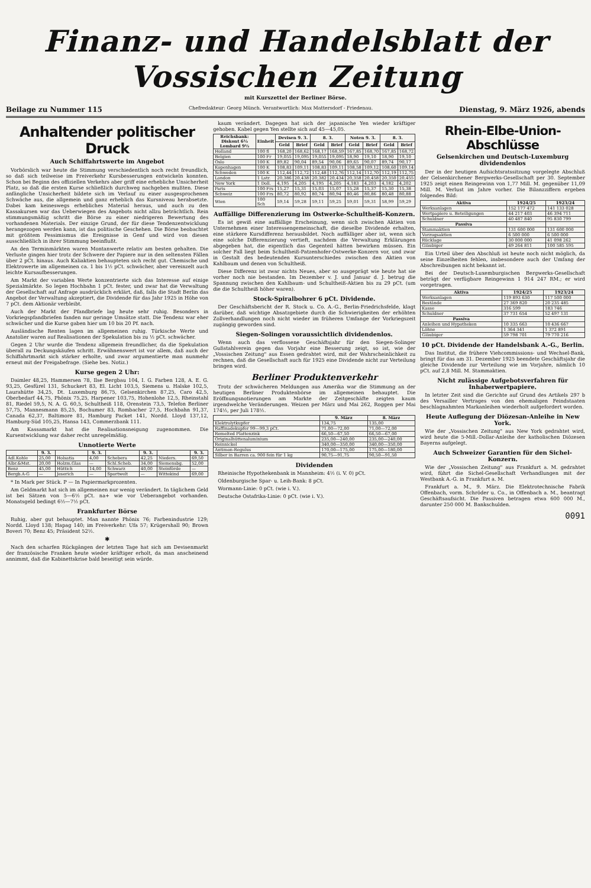Finanz- und Handelsblatt der Vossischen Zeitung
mit Kurszettel der Berliner Börse.
Beilage zu Nummer 115 Chefredakteur: Georg Münch. Verantwortlich: Max Mattersdorf - Friedenau. Dienstag, 9. März 1926, abends
Anhaltender politischer Druck
Auch Schiffahrtswerte im Angebot
Vorbörslich war heute die Stimmung verschiedentlich noch recht freundlich, so daß sich teilweise im Freiverkehr Kursbesserungen entwickeln konnten. Schon bei Beginn des offiziellen Verkehrs aber griff eine erhebliche Unsicherheit Platz, so daß die ersten Kurse schließlich durchweg nachgeben mußten. Diese anfängliche Unsicherheit bildete sich im Verlauf zu einer ausgesprochenen Schwäche aus, die allgemein und ganz erheblich das Kursniveau herabsetzte. Dabei kam keineswegs erhebliches Material heraus, und auch zu den Kassakursen war das Ueberwiegen des Angebots nicht allzu beträchtlich. Rein stimmungsmäßig schritt die Börse zu einer niedrigeren Bewertung des vorhandenen Materials. Der einzige Grund, der für diese Tendenzentwicklung herangezogen werden kann, ist das politische Geschehen. Die Börse beobachtet mit größtem Pessimismus die Ereignisse in Genf und wird von diesen ausschließlich in ihrer Stimmung beeinflußt.
An den Terminmärkten waren Montanwerte relativ am besten gehalten. Die Verluste gingen hier trotz der Schwere der Papiere nur in den seltensten Fällen über 2 pCt. hinaus. Auch Kaliaktien behaupteten sich recht gut. Chemische und Elektrowerte im allgemeinen ca. 1 bis 1½ pCt. schwächer, aber vereinzelt auch leichte Kursaufbesserungen.
Am Markt der variablen Werte konzentrierte sich das Interesse auf einige Spezialmärkte. So legen Hochbahn 1 pCt. fester, und zwar hat die Verwaltung der Gesellschaft auf Anfrage ausdrücklich erklärt, daß, falls die Stadt Berlin das Angebot der Verwaltung akzeptiert, die Dividende für das Jahr 1925 in Höhe von 7 pCt. dem Aktionär verbleibt.
Auch der Markt der Pfandbriefe lag heute sehr ruhig. Besonders in Vorkriegspfandbriefen fanden nur geringe Umsätze statt. Die Tendenz war eher schwächer und die Kurse gaben hier um 10 bis 20 Pf. nach.
Ausländische Renten lagen im allgemeinen ruhig. Türkische Werte und Anatolier waren auf Realisationen der Spekulation bis zu ½ pCt. schwächer.
Gegen 2 Uhr wurde die Tendenz allgemein freundlicher, da die Spekulation überall zu Deckungskäufen schritt. Erwähnenswert ist vor allem, daß auch der Schiffahrtmarkt sich stärker erholte, und zwar argumentierte man nunmehr erneut mit der Freigabefrage. (Siehe bes. Notiz.)
Kurse gegen 2 Uhr:
Daimler 48,25, Hammersen 78, Ilse Bergbau 104, I. G. Farben 128, A. E. G. 93,25, Gesfürel 131, Schuckert 83, El. Licht 103,5, Siemens u. Halske 102,5, Laurahütte 34,25, Dt. Luxemburg 86,75, Gelsenkirchen 87,25, Caro 42,5, Oberbedarf 44,75, Phönix 75,25, Harpener 103,75, Hohenlohe 12,5, Rheinstahl 81, Riedel 59,5, N. A. G. 60,5, Schultheiß 118, Orenstein 73,5, Telefon Berliner 57,75, Mannesmann 85,25, Bochumer 83, Rombacher 27,5, Hochbahn 91,37, Canada 62,37, Baltimore 81, Hamburg Packet 141, Nordd. Lloyd 137,12, Hamburg-Süd 105,25, Hansa 143, Commerzbank 111.
Am Kassamarkt hat die Realisationsneigung zugenommen. Die Kursentwicklung war daher recht unregelmäßig.
Unnotierte Werte
| | 9. 3. | | 9. 3. | | 9. 3. | | 9. 3. |
| --- | --- | --- | --- | --- | --- | --- | --- |
| Adl.Kohle | 25,00 | Holsatia | 4,00 | Schebera | 42,25 | Nieders. | 69,50 |
| Albr.&Mst. | 20,00 | Holzm.Glas | — | Schl.Scheb. | 34,00 | Siemensbg. | 52,00 |
| Benz | 45,00 | Hüttich | 14,00 | Schwarz | 40,00 | Steinförde | — |
| Bergb.A-G | — | Jeserich | — | Sportwelt | — | Wittekind | 69,00 |
* In Mark per Stück. P — In Papiermarkprozenten.
Am Geldmarkt hat sich im allgemeinen nur wenig verändert. In täglichem Geld ist bei Sätzen von 5—6½ pCt. na+ wie vor Ueberangebot vorhanden. Monatsgeld bedingt 6½—7½ pCt.
Frankfurter Börse
Ruhig, aber gut behauptet. Man nannte Phönix 76; Farbenindustrie 129; Nordd. Lloyd 138; Hapag 140; im Freiverkehr: Ufa 57; Krügershall 90; Brown Boveri 70; Benz 45; Präsident 52½.
✱
Nach den scharfen Rückgängen der letzten Tage hat sich am Devisenmarkt der französische Franken heute wieder kräftiger erholt, da man anscheinend annimmt, daß die Kabinettskrise bald beseitigt sein würde.
kaum verändert. Dagegen hat sich der japanische Yen wieder kräftiger gehoben. Kabel gegen Yen stellte sich auf 45—45,05.
| Reichsbank: Diskont 6½ Lombard 9½ | Einheit | Devisen 9. 3. | | 8. 3. | | Noten 9. 3. | | 8. 3. | |
| --- | --- | --- | --- | --- | --- | --- | --- | --- | --- |
| | | Geld | Brief | Geld | Brief | Geld | Brief | Geld | Brief |
| Holland | 100 fl | 168,20 | 168,62 | 168,17 | 168,59 | 167,85 | 168,70 | 167,85 | 168,72 |
| Belgien | 100 Fr | 19,055 | 19,095 | 19,055 | 19,095 | 18,90 | 19,10 | 18,90 | 19,10 |
| Oslo | 100 K | 89,82 | 90,04 | 89,54 | 90,06 | 89,65 | 90,07 | 89,74 | 90,17 |
| Kopenhagen | 100 K | 108,83 | 109,11 | 108,83 | 109,11 | 108,58 | 109,12 | 108,60 | 109,14 |
| Schweden | 100 K | 112,44 | 112,72 | 112,48 | 112,76 | 112,14 | 112,70 | 112,19 | 112,75 |
| London | 1 Lstr. | 20,386 | 20,438 | 20,382 | 20,434 | 20,358 | 20,458 | 20,350 | 20,455 |
| New York | 1 Doll. | 4,195 | 4,205 | 4,195 | 4,205 | 4,183 | 4,203 | 4,182 | 4,202 |
| Paris | 100 Frs | 15,27 | 15,31 | 15,03 | 15,07 | 15,28 | 15,37 | 15,30 | 15,38 |
| Schweiz | 100 Frs | 80,72 | 80,92 | 80,74 | 80,94 | 80,46 | 80,86 | 80,48 | 80,88 |
| Wien | 100 Sch | 59,14 | 59,28 | 59,11 | 59,25 | 59,01 | 59,31 | 58,99 | 59,29 |
Auffällige Differenzierung im Ostwerke-Schultheiß-Konzern.
Es ist gewiß eine auffällige Erscheinung, wenn sich zwischen Aktien von Unternehmen einer Interessengemeinschaft, die dieselbe Dividende erhalten, eine stärkere Kursdifferenz herausbildet. Noch auffälliger aber ist, wenn sich eine solche Differenzierung vertieft, nachdem die Verwaltung Erklärungen abgegeben hat, die eigentlich das Gegenteil hätten bewirken müssen. Ein solcher Fall liegt beim Schultheiß-Patzenhofer-Ostwerke-Konzern vor, und zwar in Gestalt des bedeutenden Kursunterschiedes zwischen den Aktien von Kahlbaum und denen von Schultheiß.
Diese Differenz ist zwar nichts Neues, aber so ausgeprägt wie heute hat sie vorher noch nie bestanden. Im Dezember v. J. und Januar d. J. betrug die Spannung zwischen den Kahlbaum- und Schultheiß-Aktien bis zu 29 pCt. (um die die Schultheiß höher waren).
Stock-Spiralbohrer 6 pCt. Dividende.
Der Geschäftsbericht der R. Stock u. Co. A.-G., Berlin-Friedrichsfelde, klagt darüber, daß wichtige Absatzgebiete durch die Schwierigkeiten der erhöhten Zollverhandlungen noch nicht wieder im früheren Umfange der Vorkriegszeit zugängig geworden sind.
Siegen-Solingen voraussichtlich dividendenlos.
Wenn auch das verflossene Geschäftsjahr für den Siegen-Solinger Gußstahlverein gegen das Vorjahr eine Besserung zeigt, so ist, wie der „Vossischen Zeitung" aus Essen gedrahtet wird, mit der Wahrscheinlichkeit zu rechnen, daß die Gesellschaft auch für 1925 eine Dividende nicht zur Verteilung bringen wird.
Berliner Produktenverkehr
Trotz der schwächeren Meldungen aus Amerika war die Stimmung an der heutigen Berliner Produktenbörse im allgemeinen behauptet. Die Eröffnungsnotierungen am Markte der Zeitgeschäfte zeigten kaum irgendwelche Veränderungen. Weizen per März und Mai 262, Roggen per Mai 174½, per Juli 178½.
| | 9. März | 8. März |
| --- | --- | --- |
| Elektrolytkupfer | 134,75 | 135,00 |
| Raffinadekupfer 99—99,3 pCt. | 71,00—72,00 | 71,00—72,00 |
| Remelted Plattenzink | 66,50—67,50 | 66,50—67,00 |
| Originalhüttenaluminium | 235,00—240,00 | 235,00—240,00 |
| Reinnickel | 340,00—350,00 | 340,00—350,00 |
| Antimon-Regulus | 170,00—175,00 | 175,00—180,00 |
| Silber in Barren ca. 900 fein für 1 kg | 90,75—91,75 | 90,50—91,50 |
Dividenden
Rheinische Hypothekenbank in Mannheim: 4½ (i. V. 0) pCt.
Oldenburgische Spar- u. Leih-Bank: 8 pCt.
Wormann-Linie: 0 pCt. (wie i. V.).
Deutsche Ostafrika-Linie: 0 pCt. (wie i. V.).
Rhein-Elbe-Union-Abschlüsse
Gelsenkirchen und Deutsch-Luxemburg dividendenlos
Der in der heutigen Aufsichtsratssitzung vorgelegte Abschluß der Gelsenkirchener Bergwerks-Gesellschaft per 30. September 1925 zeigt einen Reingewinn von 1,77 Mill. M. gegenüber 11,09 Mill. M. Verlust im Jahre vorher. Die Bilanzziffern ergeben folgendes Bild:
| Aktiva | 1924/25 | 1923/24 |
| --- | --- | --- |
| Werksanlagen | 152 177 472 | 141 133 028 |
| Wertpapiere u. Beteiligungen | 44 217 403 | 46 394 711 |
| Schuldner | 40 487 840 | 95 830 799 |
| Passiva | | |
| Stammaktien | 131 600 000 | 131 600 000 |
| Vorzugsaktien | 6 500 000 | 6 500 000 |
| Rücklage | 30 000 000 | 41 098 262 |
| Gläubiger | 49 264 811 | 100 585 595 |
Ein Urteil über den Abschluß ist heute noch nicht möglich, da seine Einzelheiten fehlen, insbesondere auch der Umfang der Abschreibungen nicht bekannt ist.
Bei der Deutsch-Luxemburgischen Bergwerks-Gesellschaft beträgt der verfügbare Reingewinn 1 914 247 RM.; er wird vorgetragen.
| Aktiva | 1924/25 | 1923/24 |
| --- | --- | --- |
| Werksanlagen | 119 893 630 | 117 500 000 |
| Bestände | 27 369 820 | 20 235 485 |
| Kasse | 316 599 | 183 746 |
| Schuldner | 37 731 654 | 52 497 131 |
| Passiva | | |
| Anleihen und Hypotheken | 10 335 663 | 10 436 667 |
| Löhne | 1 364 341 | 1 372 891 |
| Gläubiger | 59 798 701 | 79 770 216 |
10 pCt. Dividende der Handelsbank A.-G., Berlin.
Das Institut, die frühere Viehcommissions- und Wechsel-Bank, bringt für das am 31. Dezember 1925 beendete Geschäftsjahr die gleiche Dividende zur Verteilung wie im Vorjahre, nämlich 10 pCt. auf 2,8 Mill. M. Stammaktien.
Nicht zulässige Aufgebotsverfahren für Inhaberwertpapiere.
In letzter Zeit sind die Gerichte auf Grund des Artikels 297 b des Versailler Vertrages von den ehemaligen Feindstaaten beschlagnahmten Markanleihen wiederholt aufgefordert worden.
Heute Auflegung der Diözesan-Anleihe in New York.
Wie der „Vossischen Zeitung" aus New York gedrahtet wird, wird heute die 5-Mill.-Dollar-Anleihe der katholischen Diözesen Bayerns aufgelegt.
Auch Schweizer Garantien für den Sichel-Konzern.
Wie der „Vossischen Zeitung" aus Frankfurt a. M. gedrahtet wird, führt die Sichel-Gesellschaft Verhandlungen mit der Westbank A.-G. in Frankfurt a. M.
Frankfurt a. M., 9. März. Die Elektrotechnische Fabrik Offenbach, vorm. Schröder u. Co., in Offenbach a. M., beantragt Geschäftsaufsicht. Die Passiven betragen etwa 600 000 M., darunter 250 000 M. Bankschulden.
0091